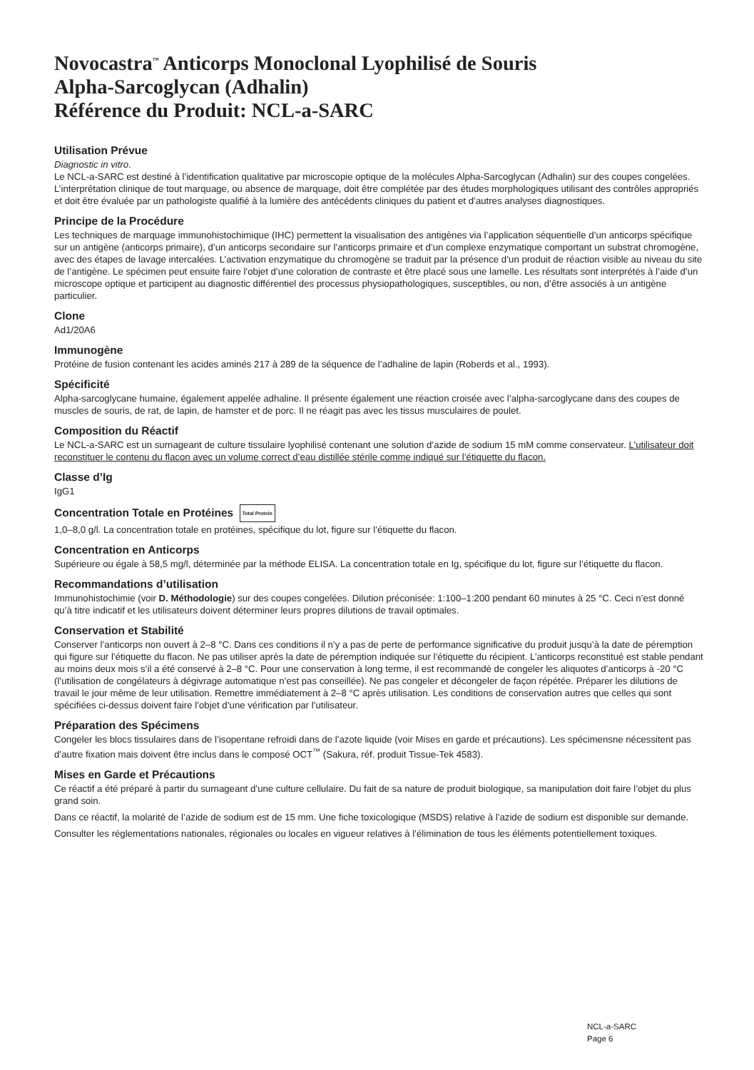Novocastra<sup>™</sup> Anticorps Monoclonal Lyophilisé de Souris
Alpha-Sarcoglycan (Adhalin)
Référence du Produit: NCL-a-SARC
Utilisation Prévue
Diagnostic in vitro.
Le NCL-a-SARC est destiné à l’identification qualitative par microscopie optique de la molécules Alpha-Sarcoglycan (Adhalin) sur des coupes congelées. L’interprétation clinique de tout marquage, ou absence de marquage, doit être complétée par des études morphologiques utilisant des contrôles appropriés et doit être évaluée par un pathologiste qualifié à la lumière des antécédents cliniques du patient et d’autres analyses diagnostiques.
Principe de la Procédure
Les techniques de marquage immunohistochimique (IHC) permettent la visualisation des antigènes via l’application séquentielle d’un anticorps spécifique sur un antigène (anticorps primaire), d’un anticorps secondaire sur l’anticorps primaire et d’un complexe enzymatique comportant un substrat chromogène, avec des étapes de lavage intercalées. L’activation enzymatique du chromogène se traduit par la présence d’un produit de réaction visible au niveau du site de l’antigène. Le spécimen peut ensuite faire l’objet d’une coloration de contraste et être placé sous une lamelle. Les résultats sont interprétés à l’aide d’un microscope optique et participent au diagnostic différentiel des processus physiopathologiques, susceptibles, ou non, d’être associés à un antigène particulier.
Clone
Ad1/20A6
Immunogène
Protéine de fusion contenant les acides aminés 217 à 289 de la séquence de l’adhaline de lapin (Roberds et al., 1993).
Spécificité
Alpha-sarcoglycane humaine, également appelée adhaline. Il présente également une réaction croisée avec l’alpha-sarcoglycane dans des coupes de muscles de souris, de rat, de lapin, de hamster et de porc. Il ne réagit pas avec les tissus musculaires de poulet.
Composition du Réactif
Le NCL-a-SARC est un surnageant de culture tissulaire lyophilisé contenant une solution d’azide de sodium 15 mM comme conservateur. L’utilisateur doit reconstituer le contenu du flacon avec un volume correct d’eau distillée stérile comme indiqué sur l’étiquette du flacon.
Classe d’Ig
IgG1
Concentration Totale en Protéines Total Protein
1,0–8,0 g/l. La concentration totale en protéines, spécifique du lot, figure sur l’étiquette du flacon.
Concentration en Anticorps
Supérieure ou égale à 58,5 mg/l, déterminée par la méthode ELISA. La concentration totale en Ig, spécifique du lot, figure sur l’étiquette du flacon.
Recommandations d’utilisation
Immunohistochimie (voir D. Méthodologie) sur des coupes congelées. Dilution préconisée: 1:100–1:200 pendant 60 minutes à 25 °C. Ceci n’est donné qu’à titre indicatif et les utilisateurs doivent déterminer leurs propres dilutions de travail optimales.
Conservation et Stabilité
Conserver l’anticorps non ouvert à 2–8 °C. Dans ces conditions il n’y a pas de perte de performance significative du produit jusqu’à la date de péremption qui figure sur l’étiquette du flacon. Ne pas utiliser après la date de péremption indiquée sur l’étiquette du récipient. L’anticorps reconstitué est stable pendant au moins deux mois s’il a été conservé à 2–8 °C. Pour une conservation à long terme, il est recommandé de congeler les aliquotes d’anticorps à -20 °C (l’utilisation de congélateurs à dégivrage automatique n’est pas conseillée). Ne pas congeler et décongeler de façon répétée. Préparer les dilutions de travail le jour même de leur utilisation. Remettre immédiatement à 2–8 °C après utilisation. Les conditions de conservation autres que celles qui sont spécifiées ci-dessus doivent faire l’objet d’une vérification par l’utilisateur.
Préparation des Spécimens
Congeler les blocs tissulaires dans de l’isopentane refroidi dans de l’azote liquide (voir Mises en garde et précautions). Les spécimensne nécessitent pas d’autre fixation mais doivent être inclus dans le composé OCT<sup>™</sup> (Sakura, réf. produit Tissue-Tek 4583).
Mises en Garde et Précautions
Ce réactif a été préparé à partir du surnageant d’une culture cellulaire. Du fait de sa nature de produit biologique, sa manipulation doit faire l’objet du plus grand soin.
Dans ce réactif, la molarité de l’azide de sodium est de 15 mm. Une fiche toxicologique (MSDS) relative à l’azide de sodium est disponible sur demande.
Consulter les réglementations nationales, régionales ou locales en vigueur relatives à l’élimination de tous les éléments potentiellement toxiques.
NCL-a-SARC
Page 6